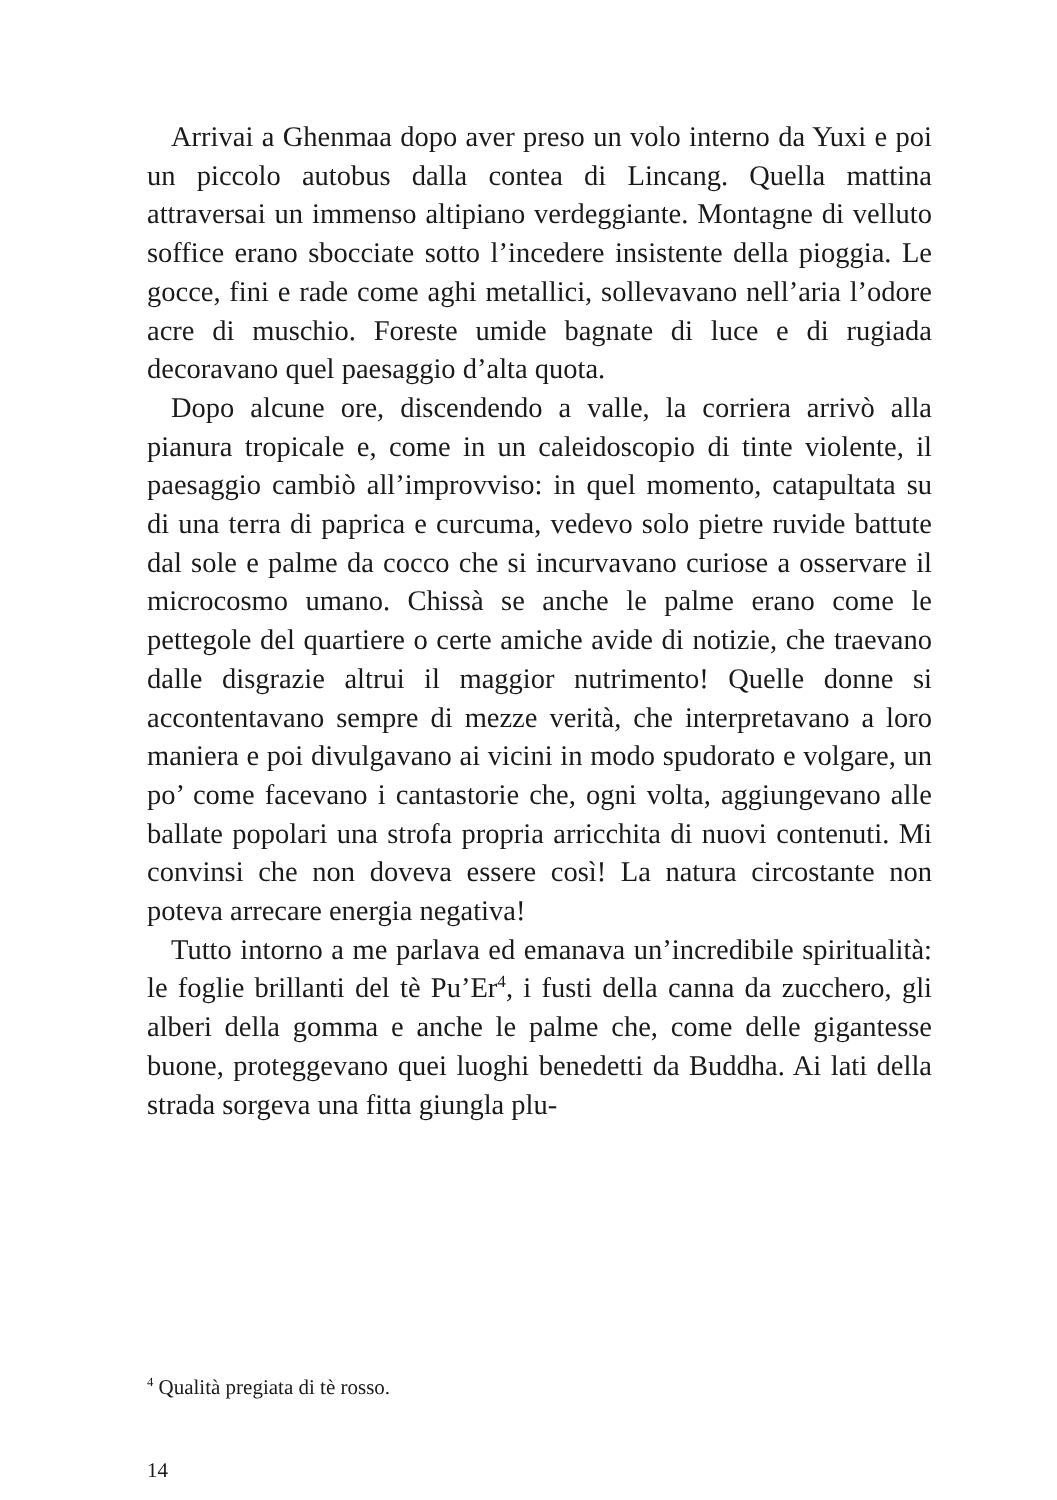Arrivai a Ghenmaa dopo aver preso un volo interno da Yuxi e poi un piccolo autobus dalla contea di Lincang. Quella mattina attraversai un immenso altipiano verdeggiante. Montagne di velluto soffice erano sbocciate sotto l’incedere insistente della pioggia. Le gocce, fini e rade come aghi metallici, sollevavano nell’aria l’odore acre di muschio. Foreste umide bagnate di luce e di rugiada decoravano quel paesaggio d’alta quota.
Dopo alcune ore, discendendo a valle, la corriera arrivò alla pianura tropicale e, come in un caleidoscopio di tinte violente, il paesaggio cambiò all’improvviso: in quel momento, catapultata su di una terra di paprica e curcuma, vedevo solo pietre ruvide battute dal sole e palme da cocco che si incurvavano curiose a osservare il microcosmo umano. Chissà se anche le palme erano come le pettegole del quartiere o certe amiche avide di notizie, che traevano dalle disgrazie altrui il maggior nutrimento! Quelle donne si accontentavano sempre di mezze verità, che interpretavano a loro maniera e poi divulgavano ai vicini in modo spudorato e volgare, un po’ come facevano i cantastorie che, ogni volta, aggiungevano alle ballate popolari una strofa propria arricchita di nuovi contenuti. Mi convinsi che non doveva essere così! La natura circostante non poteva arrecare energia negativa!
Tutto intorno a me parlava ed emanava un’incredibile spiritualità: le foglie brillanti del tè Pu’Er<sup>4</sup>, i fusti della canna da zucchero, gli alberi della gomma e anche le palme che, come delle gigantesse buone, proteggevano quei luoghi benedetti da Buddha. Ai lati della strada sorgeva una fitta giungla plu-
<sup>4</sup> Qualità pregiata di tè rosso.
14